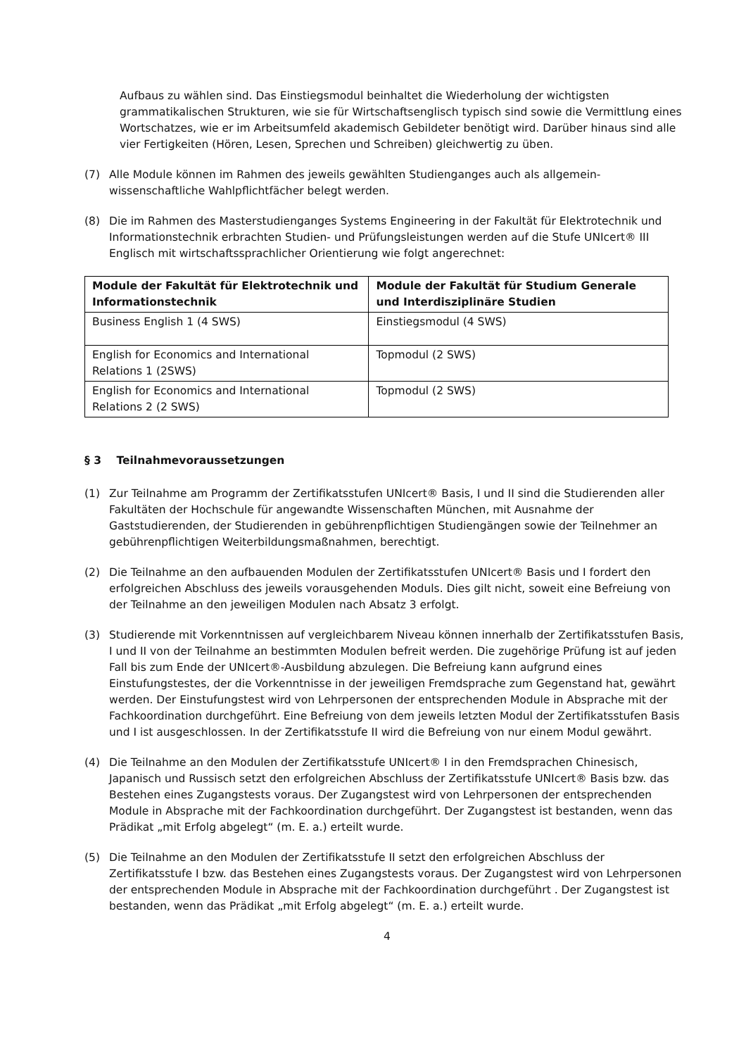Aufbaus zu wählen sind. Das Einstiegsmodul beinhaltet die Wiederholung der wichtigsten grammatikalischen Strukturen, wie sie für Wirtschaftsenglisch typisch sind sowie die Vermittlung eines Wortschatzes, wie er im Arbeitsumfeld akademisch Gebildeter benötigt wird. Darüber hinaus sind alle vier Fertigkeiten (Hören, Lesen, Sprechen und Schreiben) gleichwertig zu üben.
(7) Alle Module können im Rahmen des jeweils gewählten Studienganges auch als allgemein-wissenschaftliche Wahlpflichtfächer belegt werden.
(8) Die im Rahmen des Masterstudienganges Systems Engineering in der Fakultät für Elektrotechnik und Informationstechnik erbrachten Studien- und Prüfungsleistungen werden auf die Stufe UNIcert® III Englisch mit wirtschaftssprachlicher Orientierung wie folgt angerechnet:
| Module der Fakultät für Elektrotechnik und Informationstechnik | Module der Fakultät für Studium Generale und Interdisziplinäre Studien |
| --- | --- |
| Business English 1 (4 SWS) | Einstiegsmodul (4 SWS) |
| English for Economics and International Relations 1 (2SWS) | Topmodul (2 SWS) |
| English for Economics and International Relations 2 (2 SWS) | Topmodul (2 SWS) |
§ 3 Teilnahmevoraussetzungen
(1) Zur Teilnahme am Programm der Zertifikatsstufen UNIcert® Basis, I und II sind die Studierenden aller Fakultäten der Hochschule für angewandte Wissenschaften München, mit Ausnahme der Gaststudierenden, der Studierenden in gebührenpflichtigen Studiengängen sowie der Teilnehmer an gebührenpflichtigen Weiterbildungsmaßnahmen, berechtigt.
(2) Die Teilnahme an den aufbauenden Modulen der Zertifikatsstufen UNIcert® Basis und I fordert den erfolgreichen Abschluss des jeweils vorausgehenden Moduls. Dies gilt nicht, soweit eine Befreiung von der Teilnahme an den jeweiligen Modulen nach Absatz 3 erfolgt.
(3) Studierende mit Vorkenntnissen auf vergleichbarem Niveau können innerhalb der Zertifikatsstufen Basis, I und II von der Teilnahme an bestimmten Modulen befreit werden. Die zugehörige Prüfung ist auf jeden Fall bis zum Ende der UNIcert®-Ausbildung abzulegen. Die Befreiung kann aufgrund eines Einstufungstestes, der die Vorkenntnisse in der jeweiligen Fremdsprache zum Gegenstand hat, gewährt werden. Der Einstufungstest wird von Lehrpersonen der entsprechenden Module in Absprache mit der Fachkoordination durchgeführt. Eine Befreiung von dem jeweils letzten Modul der Zertifikatsstufen Basis und I ist ausgeschlossen. In der Zertifikatsstufe II wird die Befreiung von nur einem Modul gewährt.
(4) Die Teilnahme an den Modulen der Zertifikatsstufe UNIcert® I in den Fremdsprachen Chinesisch, Japanisch und Russisch setzt den erfolgreichen Abschluss der Zertifikatsstufe UNIcert® Basis bzw. das Bestehen eines Zugangstests voraus. Der Zugangstest wird von Lehrpersonen der entsprechenden Module in Absprache mit der Fachkoordination durchgeführt. Der Zugangstest ist bestanden, wenn das Prädikat „mit Erfolg abgelegt“ (m. E. a.) erteilt wurde.
(5) Die Teilnahme an den Modulen der Zertifikatsstufe II setzt den erfolgreichen Abschluss der Zertifikatsstufe I bzw. das Bestehen eines Zugangstests voraus. Der Zugangstest wird von Lehrpersonen der entsprechenden Module in Absprache mit der Fachkoordination durchgeführt . Der Zugangstest ist bestanden, wenn das Prädikat „mit Erfolg abgelegt“ (m. E. a.) erteilt wurde.
4